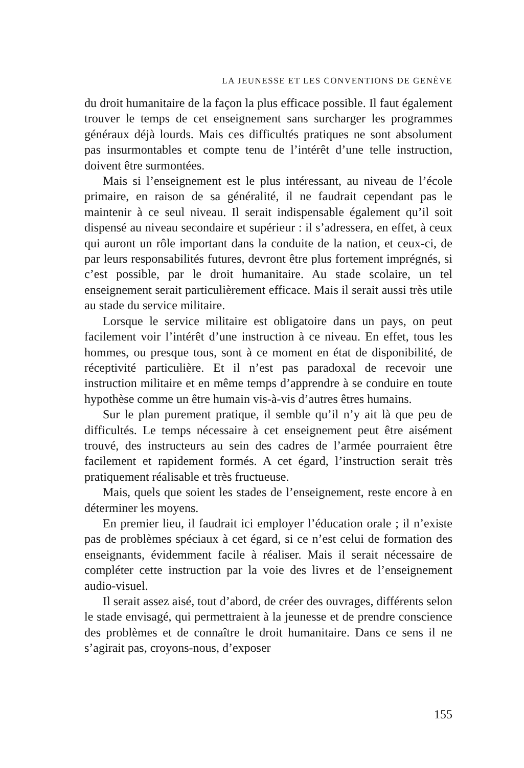LA JEUNESSE ET LES CONVENTIONS DE GENÈVE
du droit humanitaire de la façon la plus efficace possible. Il faut également trouver le temps de cet enseignement sans surcharger les programmes généraux déjà lourds. Mais ces difficultés pratiques ne sont absolument pas insurmontables et compte tenu de l’intérêt d’une telle instruction, doivent être surmontées.
Mais si l’enseignement est le plus intéressant, au niveau de l’école primaire, en raison de sa généralité, il ne faudrait cependant pas le maintenir à ce seul niveau. Il serait indispensable également qu’il soit dispensé au niveau secondaire et supérieur : il s’adressera, en effet, à ceux qui auront un rôle important dans la conduite de la nation, et ceux-ci, de par leurs responsabilités futures, devront être plus fortement imprégnés, si c’est possible, par le droit humanitaire. Au stade scolaire, un tel enseignement serait particulièrement efficace. Mais il serait aussi très utile au stade du service militaire.
Lorsque le service militaire est obligatoire dans un pays, on peut facilement voir l’intérêt d’une instruction à ce niveau. En effet, tous les hommes, ou presque tous, sont à ce moment en état de disponibilité, de réceptivité particulière. Et il n’est pas paradoxal de recevoir une instruction militaire et en même temps d’apprendre à se conduire en toute hypothèse comme un être humain vis-à-vis d’autres êtres humains.
Sur le plan purement pratique, il semble qu’il n’y ait là que peu de difficultés. Le temps nécessaire à cet enseignement peut être aisément trouvé, des instructeurs au sein des cadres de l’armée pourraient être facilement et rapidement formés. A cet égard, l’instruction serait très pratiquement réalisable et très fructueuse.
Mais, quels que soient les stades de l’enseignement, reste encore à en déterminer les moyens.
En premier lieu, il faudrait ici employer l’éducation orale ; il n’existe pas de problèmes spéciaux à cet égard, si ce n’est celui de formation des enseignants, évidemment facile à réaliser. Mais il serait nécessaire de compléter cette instruction par la voie des livres et de l’enseignement audio-visuel.
Il serait assez aisé, tout d’abord, de créer des ouvrages, différents selon le stade envisagé, qui permettraient à la jeunesse et de prendre conscience des problèmes et de connaître le droit humanitaire. Dans ce sens il ne s’agirait pas, croyons-nous, d’exposer
155